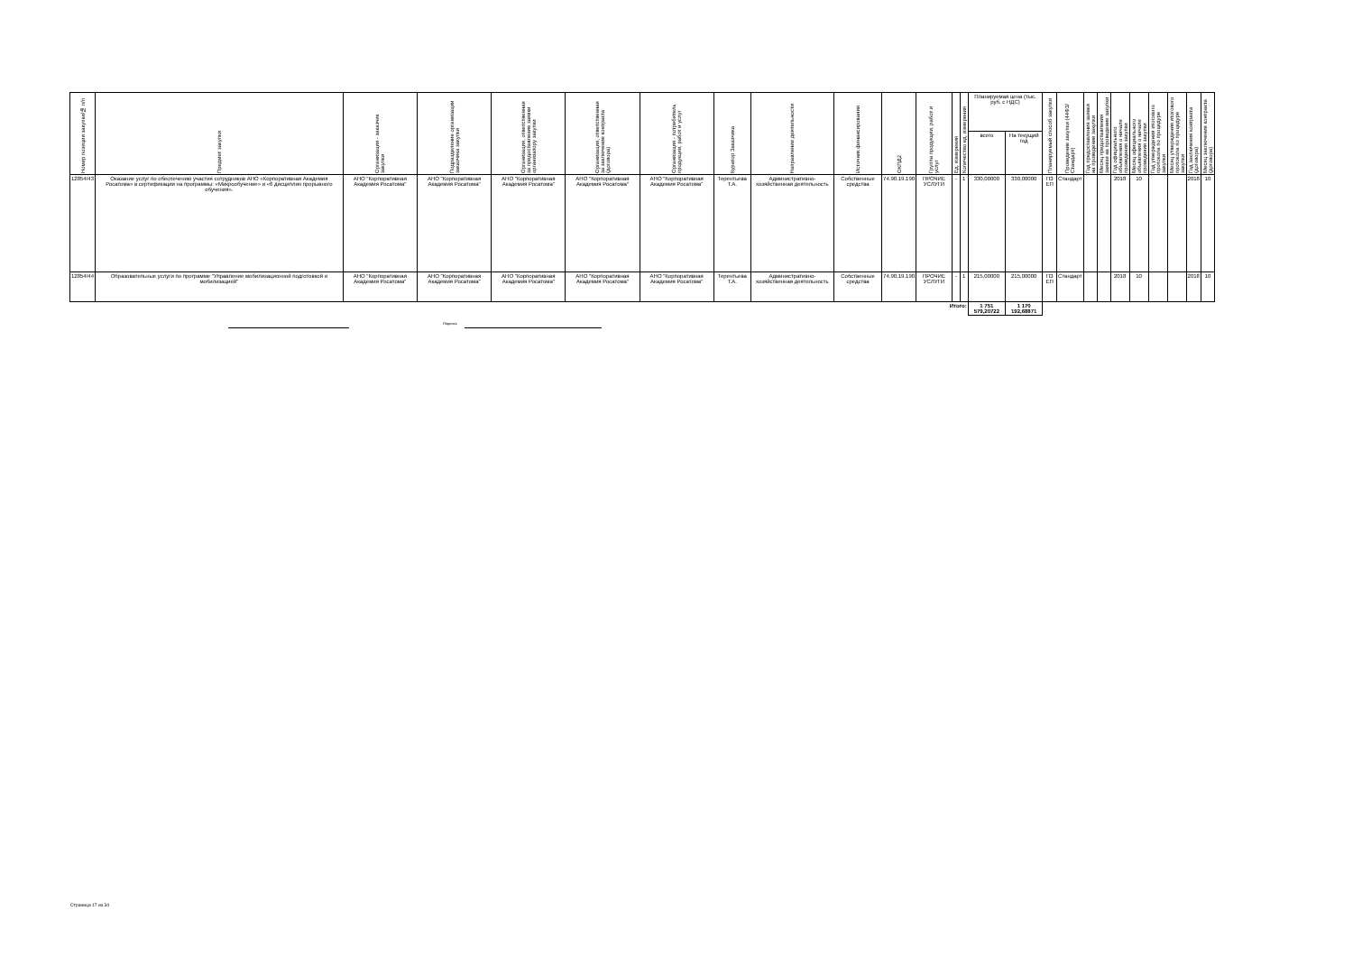| Номер позиции закупки/№ п/п | Предмет закупки | Организация - заказчик закупки | Подразделение организации заказчика закупки | Организация, ответственная за предоставление заявки организатору закупки | Организация, ответственная за заключение контракта (договора) | Организация - потребитель продукции, работ и услуг | Куратор Заказчика | Направление деятельности | Источник финансирования | ОКПД2 | Группа продукции, работ и услуг | Ед. измерения | Количество ед. измерения | Планируемая цена (тыс. руб. с НДС) | | Планируемый способ закупки | Проведение закупки (44ФЗ/Стандарт) | Год предоставления заявки на проведение закупки | Месяц предоставления заявки на проведение закупки | Год официального объявления о начале проведения закупки | Месяц официального объявления о начале проведения закупки | Год утверждения итогового протокола по процедуре закупки | Месяц утверждения итогового протокола по процедуре закупки | Год заключения контракта (договора) | Месяц заключения контракта (договора) |
| --- | --- | --- | --- | --- | --- | --- | --- | --- | --- | --- | --- | --- | --- | --- | --- | --- | --- | --- | --- | --- | --- | --- | --- | --- | --- |
| | | | | | | | | | | | | | | всего | На текущий год | | | | | | | | | | |
| 12854/43 | Оказание услуг по обеспечению участия сотрудников АНО «Корпоративная Академия Росатома» в сертификации на программы: «Микрообучение» и «6 дисциплин прорывного обучения». | АНО "Корпоративная Академия Росатома" | АНО "Корпоративная Академия Росатома" | АНО "Корпоративная Академия Росатома" | АНО "Корпоративная Академия Росатома" | АНО "Корпоративная Академия Росатома" | Терентьева Т.А. | Административно-хозяйственная деятельность | Собственные средства | 74.90.19.190 | ПРОЧИЕ УСЛУГИ | - | 1 | 330,00000 | 330,00000 | ПЗ ЕП | Стандарт | | | 2018 | 10 | | | 2018 | 10 |
| 12854/44 | Образовательные услуги по программе "Управление мобилизационной подготовкой и мобилизацией" | АНО "Корпоративная Академия Росатома" | АНО "Корпоративная Академия Росатома" | АНО "Корпоративная Академия Росатома" | АНО "Корпоративная Академия Росатома" | АНО "Корпоративная Академия Росатома" | Терентьева Т.А. | Административно-хозяйственная деятельность | Собственные средства | 74.90.19.190 | ПРОЧИЕ УСЛУГИ | - | 1 | 215,00000 | 215,00000 | ПЗ ЕП | Стандарт | | | 2018 | 10 | | | 2018 | 10 |
| Итого: | | | | | | | | | | | | | | 1 751 579,20722 | 1 170 192,68871 | | | | | | | | | | |
Подпись
Страница 17 из 34